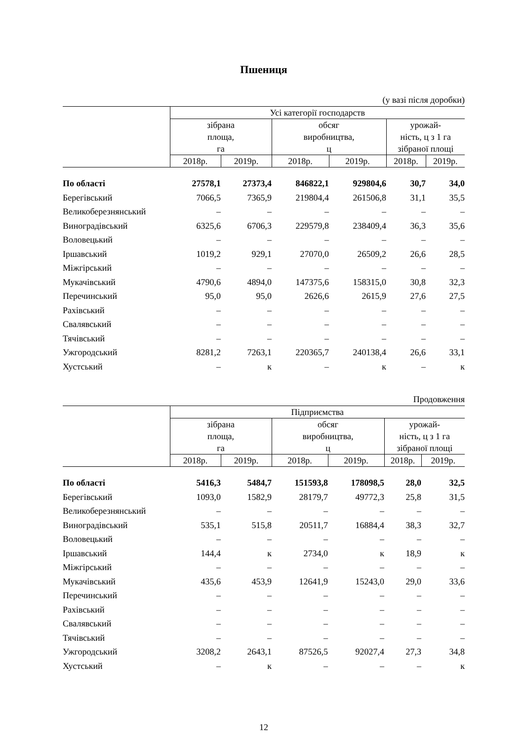Пшениця
(у вазі після доробки)
| | Усі категорії господарств | | | | | |
| --- | --- | --- | --- | --- | --- | --- |
| | зібрана площа, га | | обсяг виробництва, ц | | урожай- ність, ц з 1 га зібраної площі | |
| | 2018р. | 2019р. | 2018р. | 2019р. | 2018р. | 2019р. |
| По області | 27578,1 | 27373,4 | 846822,1 | 929804,6 | 30,7 | 34,0 |
| Берегівський | 7066,5 | 7365,9 | 219804,4 | 261506,8 | 31,1 | 35,5 |
| Великоберезнянський | – | – | – | – | – | – |
| Виноградівський | 6325,6 | 6706,3 | 229579,8 | 238409,4 | 36,3 | 35,6 |
| Воловецький | – | – | – | – | – | – |
| Іршавський | 1019,2 | 929,1 | 27070,0 | 26509,2 | 26,6 | 28,5 |
| Міжгірський | – | – | – | – | – | – |
| Мукачівський | 4790,6 | 4894,0 | 147375,6 | 158315,0 | 30,8 | 32,3 |
| Перечинський | 95,0 | 95,0 | 2626,6 | 2615,9 | 27,6 | 27,5 |
| Рахівський | – | – | – | – | – | – |
| Свалявський | – | – | – | – | – | – |
| Тячівський | – | – | – | – | – | – |
| Ужгородський | 8281,2 | 7263,1 | 220365,7 | 240138,4 | 26,6 | 33,1 |
| Хустський | – | к | – | к | – | к |
Продовження
| | Підприємства | | | | | |
| --- | --- | --- | --- | --- | --- | --- |
| | зібрана площа, га | | обсяг виробництва, ц | | урожай- ність, ц з 1 га зібраної площі | |
| | 2018р. | 2019р. | 2018р. | 2019р. | 2018р. | 2019р. |
| По області | 5416,3 | 5484,7 | 151593,8 | 178098,5 | 28,0 | 32,5 |
| Берегівський | 1093,0 | 1582,9 | 28179,7 | 49772,3 | 25,8 | 31,5 |
| Великоберезнянський | – | – | – | – | – | – |
| Виноградівський | 535,1 | 515,8 | 20511,7 | 16884,4 | 38,3 | 32,7 |
| Воловецький | – | – | – | – | – | – |
| Іршавський | 144,4 | к | 2734,0 | к | 18,9 | к |
| Міжгірський | – | – | – | – | – | – |
| Мукачівський | 435,6 | 453,9 | 12641,9 | 15243,0 | 29,0 | 33,6 |
| Перечинський | – | – | – | – | – | – |
| Рахівський | – | – | – | – | – | – |
| Свалявський | – | – | – | – | – | – |
| Тячівський | – | – | – | – | – | – |
| Ужгородський | 3208,2 | 2643,1 | 87526,5 | 92027,4 | 27,3 | 34,8 |
| Хустський | – | к | – | – | – | к |
12